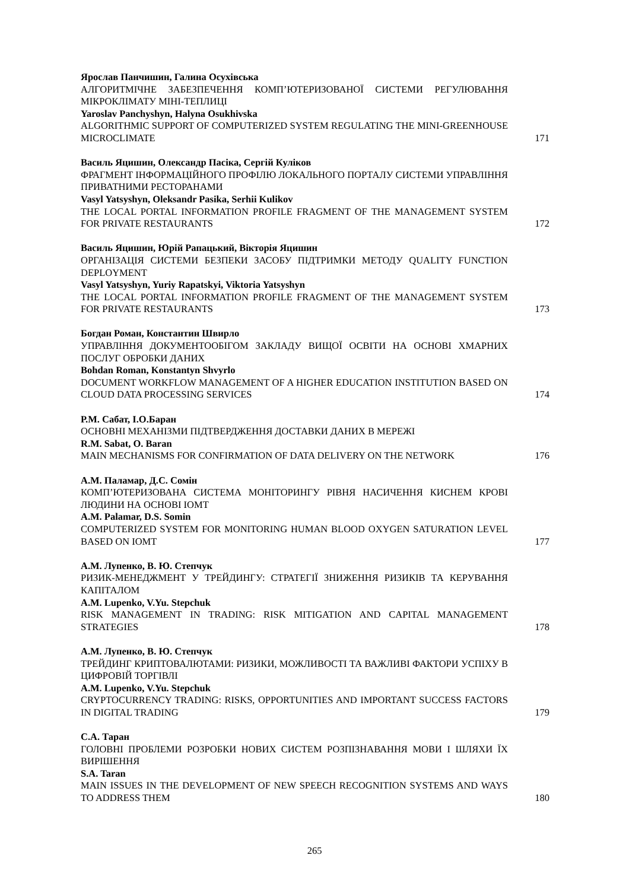Ярослав Панчишин, Галина Осухівська
АЛГОРИТМІЧНЕ ЗАБЕЗПЕЧЕННЯ КОМП’ЮТЕРИЗОВАНОЇ СИСТЕМИ РЕГУЛЮВАННЯ МІКРОКЛІМАТУ МІНІ-ТЕПЛИЦІ
Yaroslav Panchyshyn, Halyna Osukhivska
ALGORITHMIC SUPPORT OF COMPUTERIZED SYSTEM REGULATING THE MINI-GREENHOUSE MICROCLIMATE
171
Василь Яцишин, Олександр Пасіка, Сергій Куліков
ФРАГМЕНТ ІНФОРМАЦІЙНОГО ПРОФІЛЮ ЛОКАЛЬНОГО ПОРТАЛУ СИСТЕМИ УПРАВЛІННЯ ПРИВАТНИМИ РЕСТОРАНАМИ
Vasyl Yatsyshyn, Oleksandr Pasika, Serhii Kulikov
THE LOCAL PORTAL INFORMATION PROFILE FRAGMENT OF THE MANAGEMENT SYSTEM FOR PRIVATE RESTAURANTS
172
Василь Яцишин, Юрій Рапацький, Вікторія Яцишин
ОРГАНІЗАЦІЯ СИСТЕМИ БЕЗПЕКИ ЗАСОБУ ПІДТРИМКИ МЕТОДУ QUALITY FUNCTION DEPLOYMENT
Vasyl Yatsyshyn, Yuriy Rapatskyi, Viktoria Yatsyshyn
THE LOCAL PORTAL INFORMATION PROFILE FRAGMENT OF THE MANAGEMENT SYSTEM FOR PRIVATE RESTAURANTS
173
Богдан Роман, Константин Швирло
УПРАВЛІННЯ ДОКУМЕНТООБІГОМ ЗАКЛАДУ ВИЩОЇ ОСВІТИ НА ОСНОВІ ХМАРНИХ ПОСЛУГ ОБРОБКИ ДАНИХ
Bohdan Roman, Konstantyn Shvyrlo
DOCUMENT WORKFLOW MANAGEMENT OF A HIGHER EDUCATION INSTITUTION BASED ON CLOUD DATA PROCESSING SERVICES
174
Р.М. Сабат, І.О.Баран
ОСНОВНІ МЕХАНІЗМИ ПІДТВЕРДЖЕННЯ ДОСТАВКИ ДАНИХ В МЕРЕЖІ
R.M. Sabat, O. Baran
MAIN MECHANISMS FOR CONFIRMATION OF DATA DELIVERY ON THE NETWORK
176
А.М. Паламар, Д.С. Сомін
КОМП’ЮТЕРИЗОВАНА СИСТЕМА МОНІТОРИНГУ РІВНЯ НАСИЧЕННЯ КИСНЕМ КРОВІ ЛЮДИНИ НА ОСНОВІ IОMT
A.M. Palamar, D.S. Somin
COMPUTERIZED SYSTEM FOR MONITORING HUMAN BLOOD OXYGEN SATURATION LEVEL BASED ON IOMT
177
А.М. Лупенко, В. Ю. Степчук
РИЗИК-МЕНЕДЖМЕНТ У ТРЕЙДИНГУ: СТРАТЕГІЇ ЗНИЖЕННЯ РИЗИКІВ ТА КЕРУВАННЯ КАПІТАЛОМ
A.M. Lupenko, V.Yu. Stepchuk
RISK MANAGEMENT IN TRADING: RISK MITIGATION AND CAPITAL MANAGEMENT STRATEGIES
178
А.М. Лупенко, В. Ю. Степчук
ТРЕЙДИНГ КРИПТОВАЛЮТАМИ: РИЗИКИ, МОЖЛИВОСТІ ТА ВАЖЛИВІ ФАКТОРИ УСПІХУ В ЦИФРОВІЙ ТОРГІВЛІ
A.M. Lupenko, V.Yu. Stepchuk
CRYPTOCURRENCY TRADING: RISKS, OPPORTUNITIES AND IMPORTANT SUCCESS FACTORS IN DIGITAL TRADING
179
С.А. Таран
ГОЛОВНІ ПРОБЛЕМИ РОЗРОБКИ НОВИХ СИСТЕМ РОЗПІЗНАВАННЯ МОВИ І ШЛЯХИ ЇХ ВИРІШЕННЯ
S.A. Taran
MAIN ISSUES IN THE DEVELOPMENT OF NEW SPEECH RECOGNITION SYSTEMS AND WAYS TO ADDRESS THEM
180
265